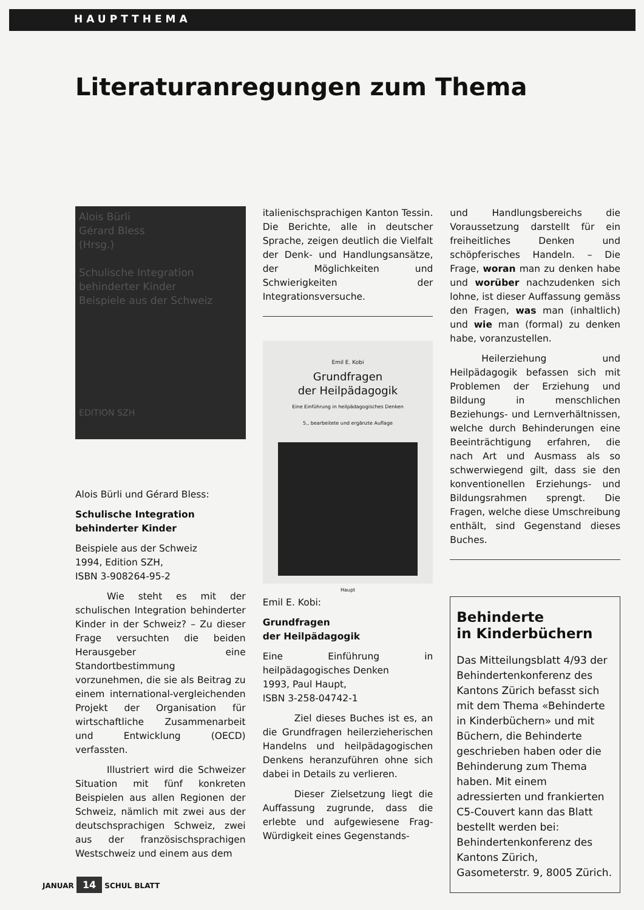HAUPTTHEMA
Literaturanregungen zum Thema
Alois Bürli
Gérard Bless
(Hrsg.)
Schulische Integration behinderter Kinder
Beispiele aus der Schweiz
EDITION SZH
Alois Bürli und Gérard Bless:
Schulische Integration
behinderter Kinder
Beispiele aus der Schweiz
1994, Edition SZH,
ISBN 3-908264-95-2
Wie steht es mit der schulischen Integration behinderter Kinder in der Schweiz? – Zu dieser Frage versuchten die beiden Herausgeber eine Standortbestimmung vorzunehmen, die sie als Beitrag zu einem international-vergleichenden Projekt der Organisation für wirtschaftliche Zusammenarbeit und Entwicklung (OECD) verfassten.
Illustriert wird die Schweizer Situation mit fünf konkreten Beispielen aus allen Regionen der Schweiz, nämlich mit zwei aus der deutschsprachigen Schweiz, zwei aus der französischsprachigen Westschweiz und einem aus dem
italienischsprachigen Kanton Tessin. Die Berichte, alle in deutscher Sprache, zeigen deutlich die Vielfalt der Denk- und Handlungsansätze, der Möglichkeiten und Schwierigkeiten der Integrationsversuche.
Emil E. Kobi
Grundfragen
der Heilpädagogik
Eine Einführung in heilpädagogisches Denken
5., bearbeitete und ergänzte Auflage
Haupt
Emil E. Kobi:
Grundfragen
der Heilpädagogik
Eine Einführung in heilpädagogisches Denken
1993, Paul Haupt,
ISBN 3-258-04742-1
Ziel dieses Buches ist es, an die Grundfragen heilerzieherischen Handelns und heilpädagogischen Denkens heranzuführen ohne sich dabei in Details zu verlieren.
Dieser Zielsetzung liegt die Auffassung zugrunde, dass die erlebte und aufgewiesene Frag-Würdigkeit eines Gegenstands-
und Handlungsbereichs die Voraussetzung darstellt für ein freiheitliches Denken und schöpferisches Handeln. – Die Frage, woran man zu denken habe und worüber nachzudenken sich lohne, ist dieser Auffassung gemäss den Fragen, was man (inhaltlich) und wie man (formal) zu denken habe, voranzustellen.
Heilerziehung und Heilpädagogik befassen sich mit Problemen der Erziehung und Bildung in menschlichen Beziehungs- und Lernverhältnissen, welche durch Behinderungen eine Beeinträchtigung erfahren, die nach Art und Ausmass als so schwerwiegend gilt, dass sie den konventionellen Erziehungs- und Bildungsrahmen sprengt. Die Fragen, welche diese Umschreibung enthält, sind Gegenstand dieses Buches.
Behinderte
in Kinderbüchern
Das Mitteilungsblatt 4/93 der Behindertenkonferenz des Kantons Zürich befasst sich mit dem Thema «Behinderte in Kinderbüchern» und mit Büchern, die Behinderte geschrieben haben oder die Behinderung zum Thema haben. Mit einem adressierten und frankierten C5-Couvert kann das Blatt bestellt werden bei: Behindertenkonferenz des Kantons Zürich, Gasometerstr. 9, 8005 Zürich.
JANUAR 14 SCHUL BLATT